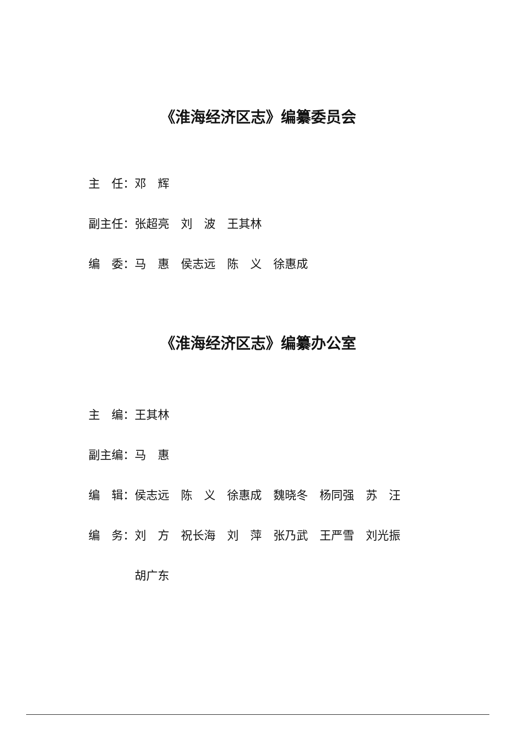《淮海经济区志》编纂委员会
主　任：邓　辉
副主任：张超亮　刘　波　王其林
编　委：马　惠　侯志远　陈　义　徐惠成
《淮海经济区志》编纂办公室
主　编：王其林
副主编：马　惠
编　辑：侯志远　陈　义　徐惠成　魏晓冬　杨同强　苏　汪
编　务：刘　方　祝长海　刘　萍　张乃武　王严雪　刘光振
　　　　胡广东